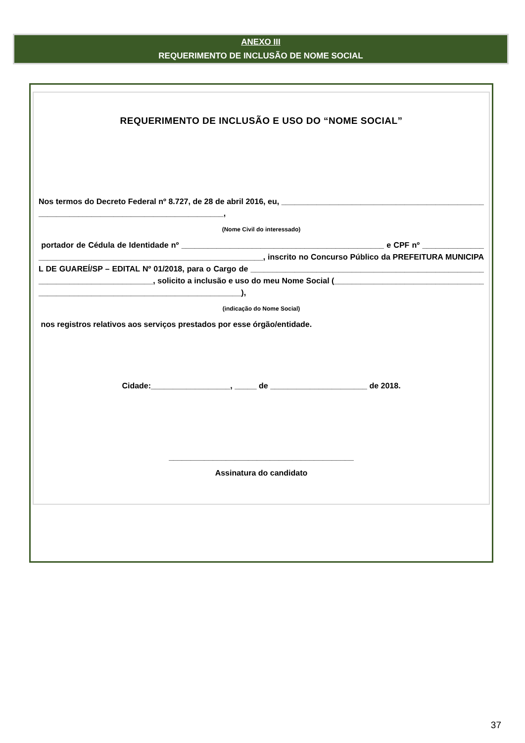ANEXO III
REQUERIMENTO DE INCLUSÃO DE NOME SOCIAL
REQUERIMENTO DE INCLUSÃO E USO DO “NOME SOCIAL”
Nos termos do Decreto Federal nº 8.727, de 28 de abril 2016, eu, ________________________________________________________________________________________,
(Nome Civil do interessado)
portador de Cédula de Identidade nº ______________________________________________ e CPF nº _________________________________________________________________, inscrito no Concurso Público da PREFEITURA MUNICIPAL DE GUAREÍ/SP – EDITAL Nº 01/2018, para o Cargo de _______________________________________________________________________________, solicito a inclusão e uso do meu Nome Social (________________________________________________________________________________),
(indicação do Nome Social)
nos registros relativos aos serviços prestados por esse órgão/entidade.
Cidade:__________________, _____ de ______________________ de 2018.
__________________________________________
Assinatura do candidato
37